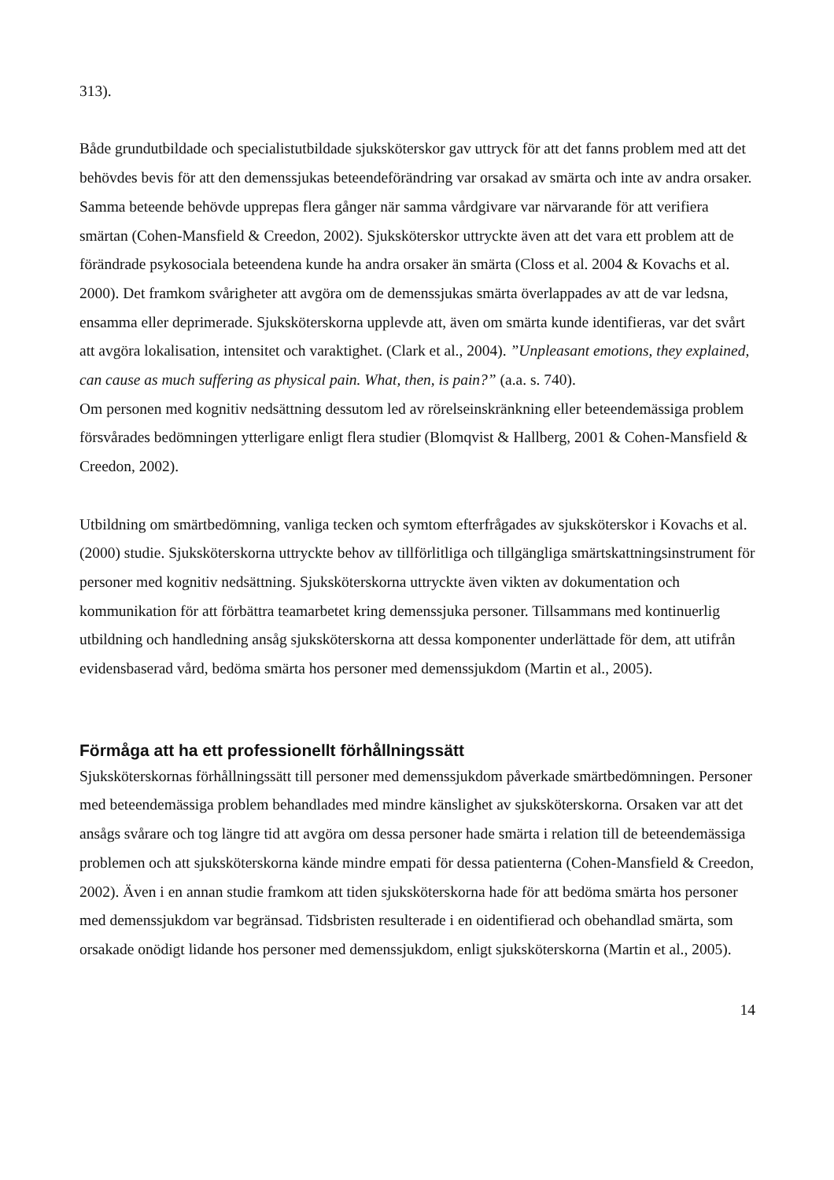313).
Både grundutbildade och specialistutbildade sjuksköterskor gav uttryck för att det fanns problem med att det behövdes bevis för att den demenssjukas beteendeförändring var orsakad av smärta och inte av andra orsaker. Samma beteende behövde upprepas flera gånger när samma vårdgivare var närvarande för att verifiera smärtan (Cohen-Mansfield & Creedon, 2002). Sjuksköterskor uttryckte även att det vara ett problem att de förändrade psykosociala beteendena kunde ha andra orsaker än smärta (Closs et al. 2004 & Kovachs et al. 2000). Det framkom svårigheter att avgöra om de demenssjukas smärta överlappades av att de var ledsna, ensamma eller deprimerade. Sjuksköterskorna upplevde att, även om smärta kunde identifieras, var det svårt att avgöra lokalisation, intensitet och varaktighet. (Clark et al., 2004). ”Unpleasant emotions, they explained, can cause as much suffering as physical pain. What, then, is pain?” (a.a. s. 740).
Om personen med kognitiv nedsättning dessutom led av rörelseinskränkning eller beteendemässiga problem försvårades bedömningen ytterligare enligt flera studier (Blomqvist & Hallberg, 2001 & Cohen-Mansfield & Creedon, 2002).
Utbildning om smärtbedömning, vanliga tecken och symtom efterfrågades av sjuksköterskor i Kovachs et al. (2000) studie. Sjuksköterskorna uttryckte behov av tillförlitliga och tillgängliga smärtskattningsinstrument för personer med kognitiv nedsättning. Sjuksköterskorna uttryckte även vikten av dokumentation och kommunikation för att förbättra teamarbetet kring demenssjuka personer. Tillsammans med kontinuerlig utbildning och handledning ansåg sjuksköterskorna att dessa komponenter underlättade för dem, att utifrån evidensbaserad vård, bedöma smärta hos personer med demenssjukdom (Martin et al., 2005).
Förmåga att ha ett professionellt förhållningssätt
Sjuksköterskornas förhållningssätt till personer med demenssjukdom påverkade smärtbedömningen. Personer med beteendemässiga problem behandlades med mindre känslighet av sjuksköterskorna. Orsaken var att det ansågs svårare och tog längre tid att avgöra om dessa personer hade smärta i relation till de beteendemässiga problemen och att sjuksköterskorna kände mindre empati för dessa patienterna (Cohen-Mansfield & Creedon, 2002). Även i en annan studie framkom att tiden sjuksköterskorna hade för att bedöma smärta hos personer med demenssjukdom var begränsad. Tidsbristen resulterade i en oidentifierad och obehandlad smärta, som orsakade onödigt lidande hos personer med demenssjukdom, enligt sjuksköterskorna (Martin et al., 2005).
14